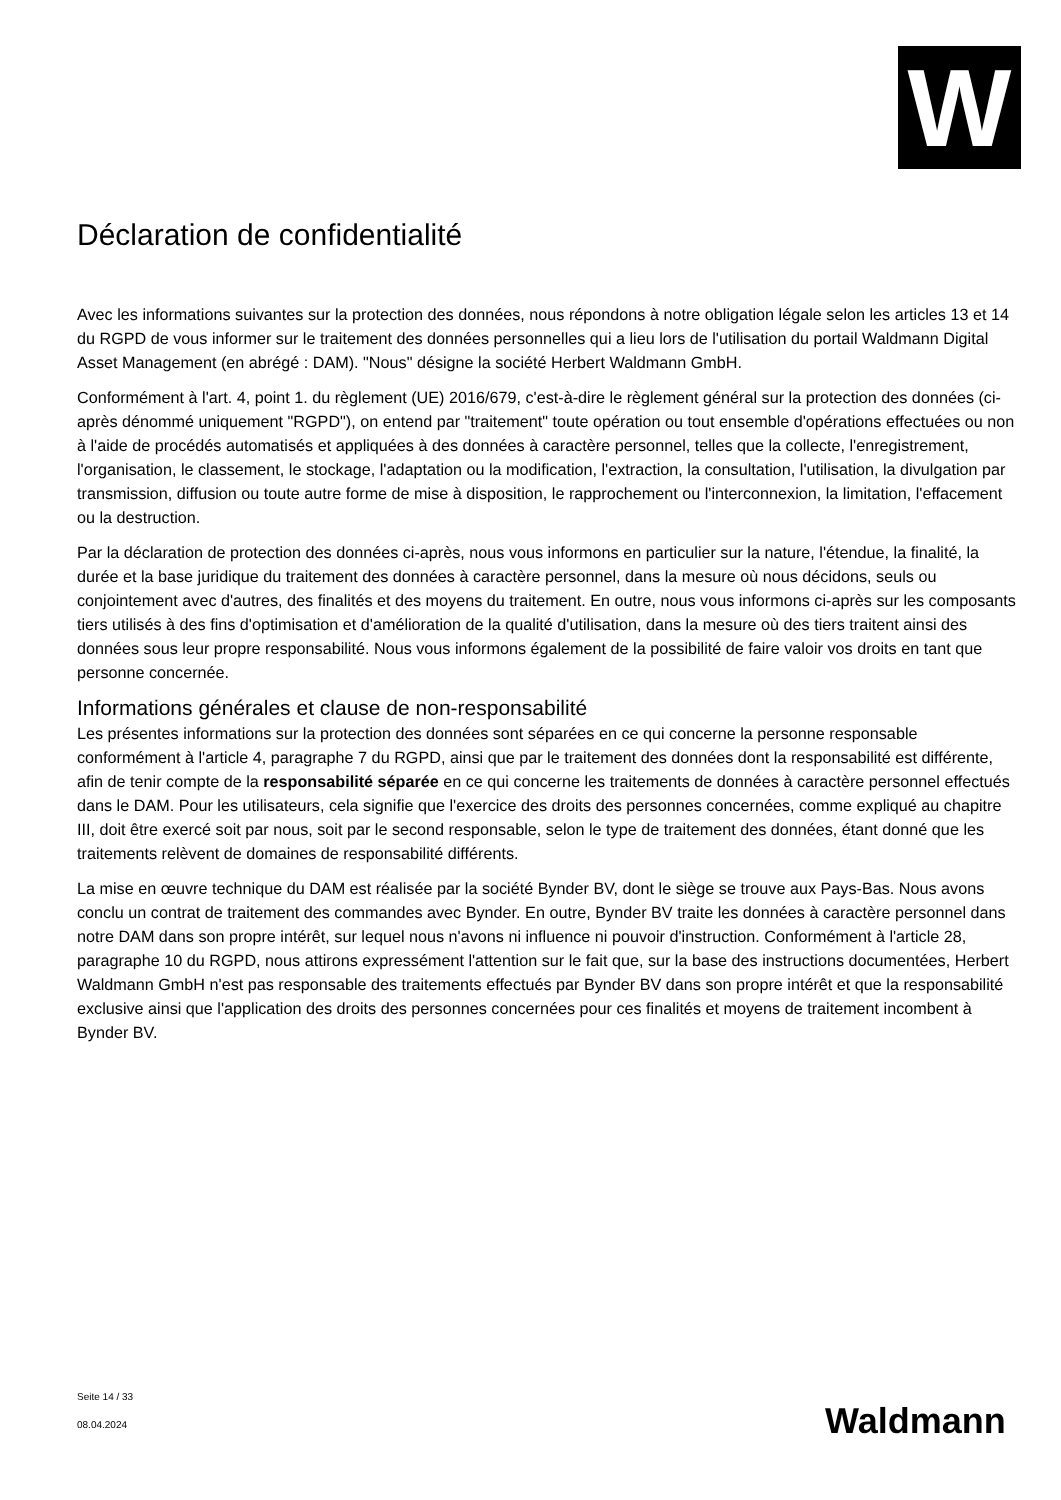W
Déclaration de confidentialité
Avec les informations suivantes sur la protection des données, nous répondons à notre obligation légale selon les articles 13 et 14 du RGPD de vous informer sur le traitement des données personnelles qui a lieu lors de l'utilisation du portail Waldmann Digital Asset Management (en abrégé : DAM). "Nous" désigne la société Herbert Waldmann GmbH.
Conformément à l'art. 4, point 1. du règlement (UE) 2016/679, c'est-à-dire le règlement général sur la protection des données (ci-après dénommé uniquement "RGPD"), on entend par "traitement" toute opération ou tout ensemble d'opérations effectuées ou non à l'aide de procédés automatisés et appliquées à des données à caractère personnel, telles que la collecte, l'enregistrement, l'organisation, le classement, le stockage, l'adaptation ou la modification, l'extraction, la consultation, l'utilisation, la divulgation par transmission, diffusion ou toute autre forme de mise à disposition, le rapprochement ou l'interconnexion, la limitation, l'effacement ou la destruction.
Par la déclaration de protection des données ci-après, nous vous informons en particulier sur la nature, l'étendue, la finalité, la durée et la base juridique du traitement des données à caractère personnel, dans la mesure où nous décidons, seuls ou conjointement avec d'autres, des finalités et des moyens du traitement. En outre, nous vous informons ci-après sur les composants tiers utilisés à des fins d'optimisation et d'amélioration de la qualité d'utilisation, dans la mesure où des tiers traitent ainsi des données sous leur propre responsabilité. Nous vous informons également de la possibilité de faire valoir vos droits en tant que personne concernée.
Informations générales et clause de non-responsabilité
Les présentes informations sur la protection des données sont séparées en ce qui concerne la personne responsable conformément à l'article 4, paragraphe 7 du RGPD, ainsi que par le traitement des données dont la responsabilité est différente, afin de tenir compte de la responsabilité séparée en ce qui concerne les traitements de données à caractère personnel effectués dans le DAM. Pour les utilisateurs, cela signifie que l'exercice des droits des personnes concernées, comme expliqué au chapitre III, doit être exercé soit par nous, soit par le second responsable, selon le type de traitement des données, étant donné que les traitements relèvent de domaines de responsabilité différents.
La mise en œuvre technique du DAM est réalisée par la société Bynder BV, dont le siège se trouve aux Pays-Bas. Nous avons conclu un contrat de traitement des commandes avec Bynder. En outre, Bynder BV traite les données à caractère personnel dans notre DAM dans son propre intérêt, sur lequel nous n'avons ni influence ni pouvoir d'instruction. Conformément à l'article 28, paragraphe 10 du RGPD, nous attirons expressément l'attention sur le fait que, sur la base des instructions documentées, Herbert Waldmann GmbH n'est pas responsable des traitements effectués par Bynder BV dans son propre intérêt et que la responsabilité exclusive ainsi que l'application des droits des personnes concernées pour ces finalités et moyens de traitement incombent à Bynder BV.
Seite 14 / 33
08.04.2024
Waldmann